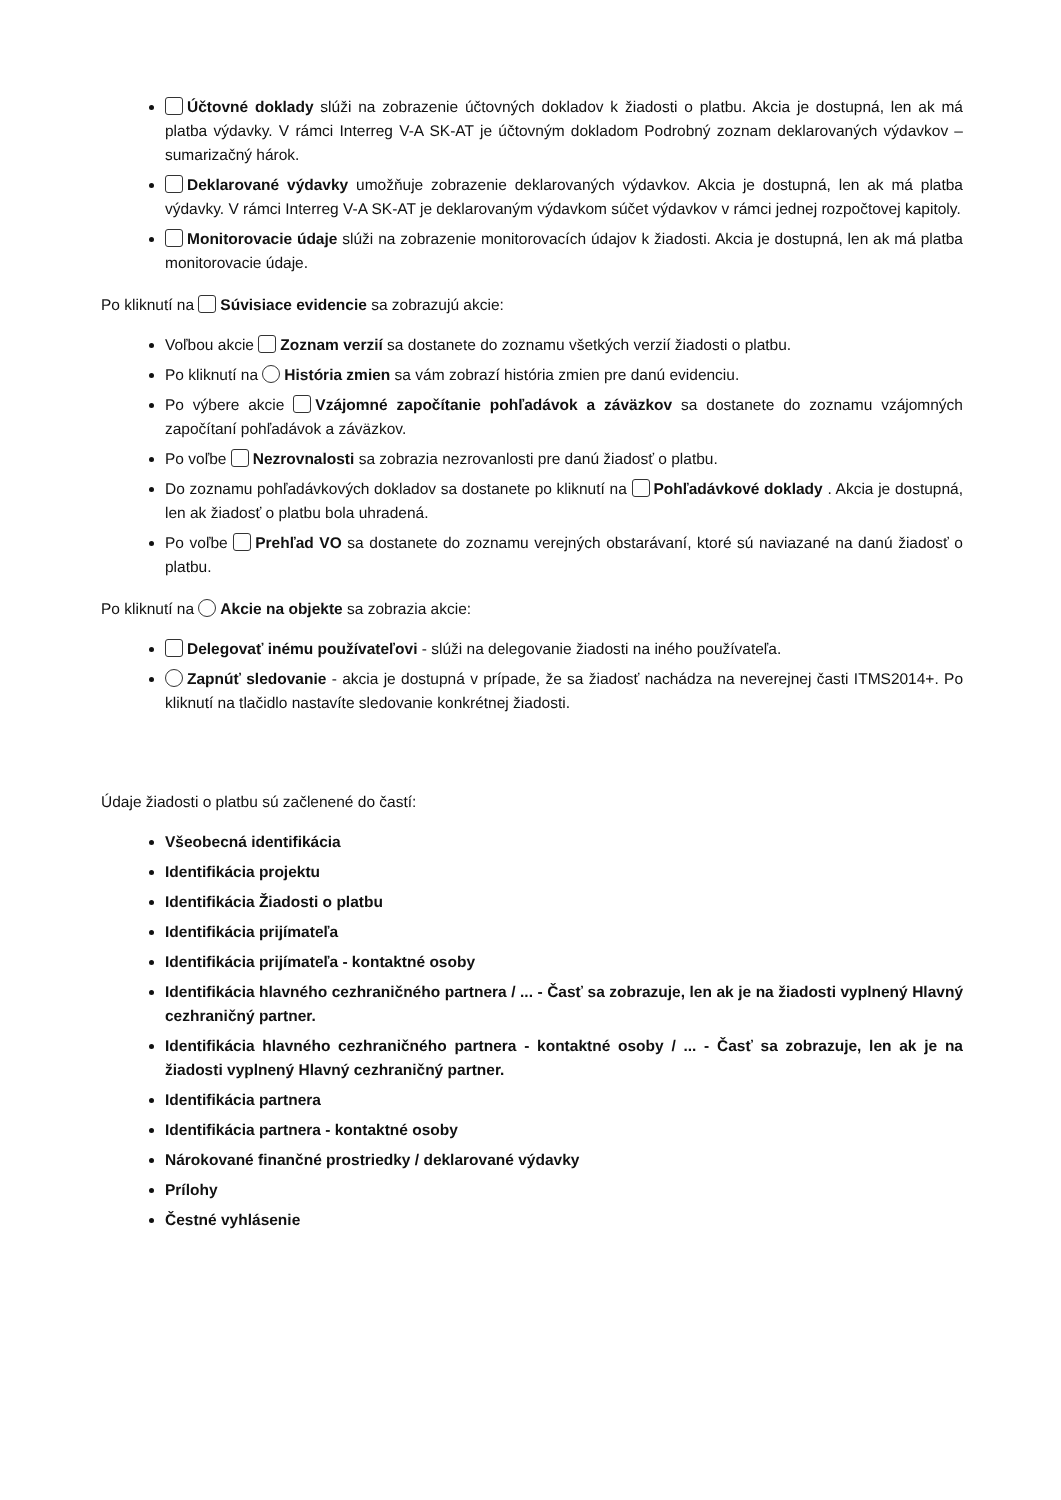Účtovné doklady slúži na zobrazenie účtovných dokladov k žiadosti o platbu. Akcia je dostupná, len ak má platba výdavky. V rámci Interreg V-A SK-AT je účtovným dokladom Podrobný zoznam deklarovaných výdavkov – sumarizačný hárok.
Deklarované výdavky umožňuje zobrazenie deklarovaných výdavkov. Akcia je dostupná, len ak má platba výdavky. V rámci Interreg V-A SK-AT je deklarovaným výdavkom súčet výdavkov v rámci jednej rozpočtovej kapitoly.
Monitorovacie údaje slúži na zobrazenie monitorovacích údajov k žiadosti. Akcia je dostupná, len ak má platba monitorovacie údaje.
Po kliknutí na Súvisiace evidencie sa zobrazujú akcie:
Voľbou akcie Zoznam verzií sa dostanete do zoznamu všetkých verzií žiadosti o platbu.
Po kliknutí na História zmien sa vám zobrazí história zmien pre danú evidenciu.
Po výbere akcie Vzájomné započítanie pohľadávok a záväzkov sa dostanete do zoznamu vzájomných započítaní pohľadávok a záväzkov.
Po voľbe Nezrovnalosti sa zobrazia nezrovanlosti pre danú žiadosť o platbu.
Do zoznamu pohľadávkových dokladov sa dostanete po kliknutí na Pohľadávkové doklady . Akcia je dostupná, len ak žiadosť o platbu bola uhradená.
Po voľbe Prehľad VO sa dostanete do zoznamu verejných obstarávaní, ktoré sú naviazané na danú žiadosť o platbu.
Po kliknutí na Akcie na objekte sa zobrazia akcie:
Delegovať inému používateľovi - slúži na delegovanie žiadosti na iného používateľa.
Zapnúť sledovanie - akcia je dostupná v prípade, že sa žiadosť nachádza na neverejnej časti ITMS2014+. Po kliknutí na tlačidlo nastavíte sledovanie konkrétnej žiadosti.
Údaje žiadosti o platbu sú začlenené do častí:
Všeobecná identifikácia
Identifikácia projektu
Identifikácia Žiadosti o platbu
Identifikácia prijímateľa
Identifikácia prijímateľa - kontaktné osoby
Identifikácia hlavného cezhraničného partnera / ... - Časť sa zobrazuje, len ak je na žiadosti vyplnený Hlavný cezhraničný partner.
Identifikácia hlavného cezhraničného partnera - kontaktné osoby / ... - Časť sa zobrazuje, len ak je na žiadosti vyplnený Hlavný cezhraničný partner.
Identifikácia partnera
Identifikácia partnera - kontaktné osoby
Nárokované finančné prostriedky / deklarované výdavky
Prílohy
Čestné vyhlásenie